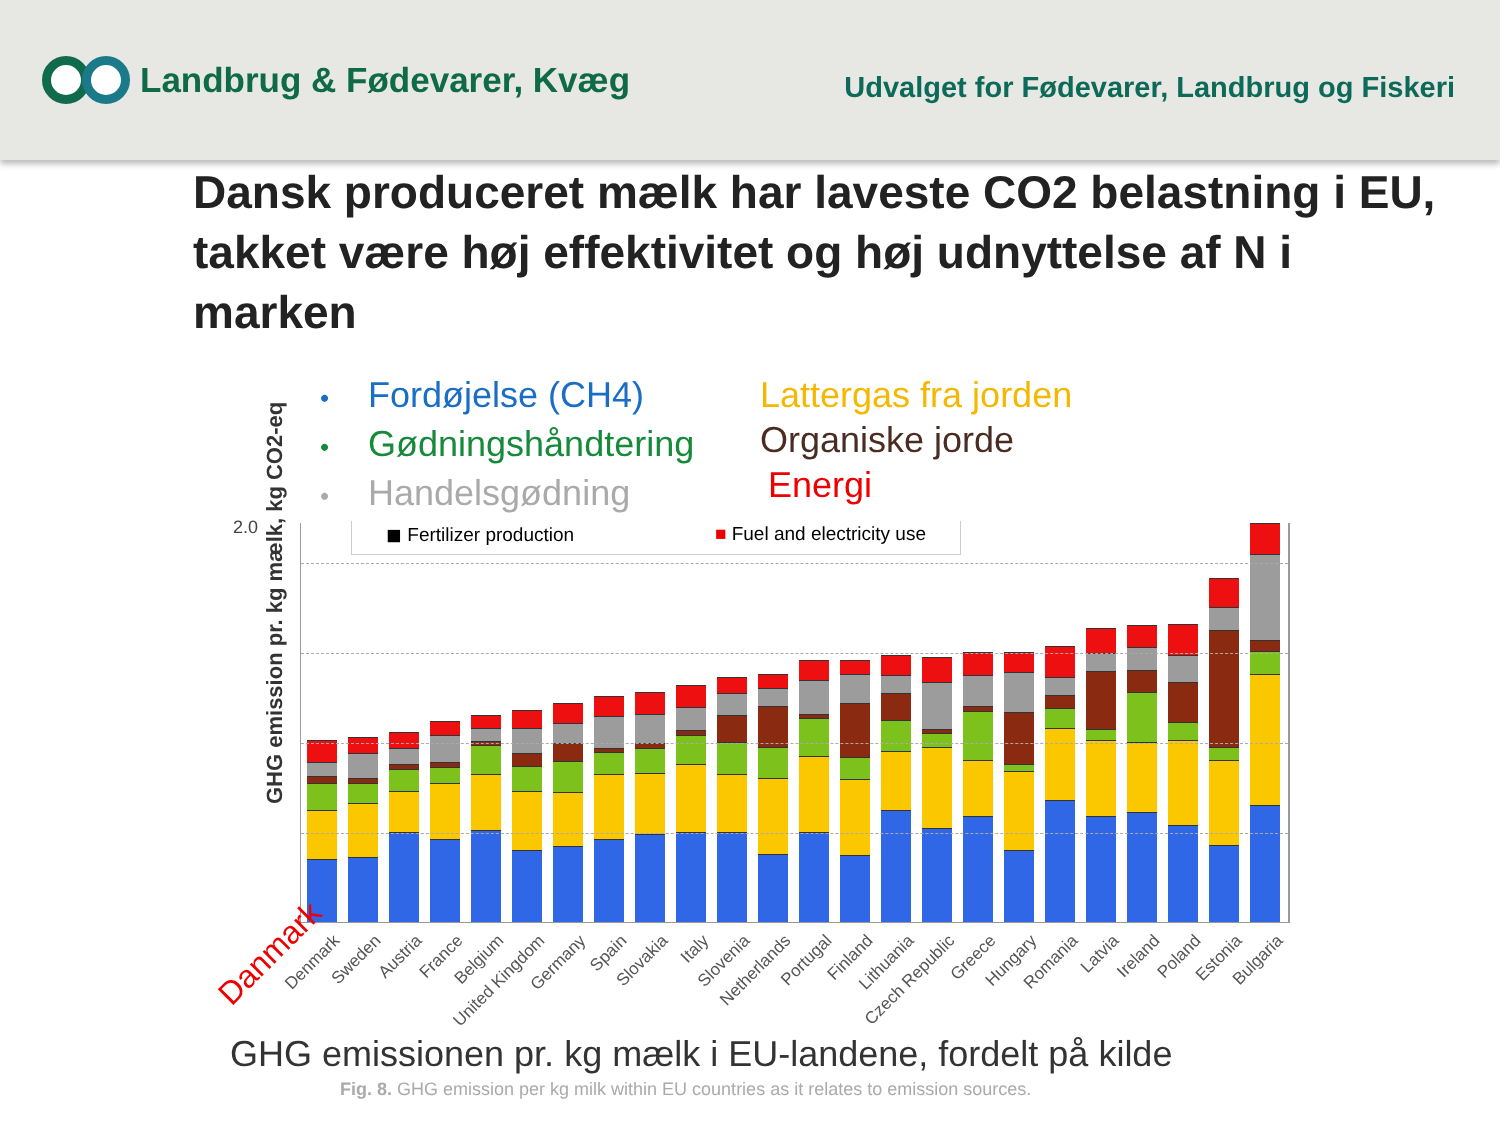Landbrug & Fødevarer, Kvæg
Udvalget for Fødevarer, Landbrug og Fiskeri
Dansk produceret mælk har laveste CO2 belastning i EU, takket være høj effektivitet og høj udnyttelse af N i marken
• Fordøjelse (CH4)
• Gødningshåndtering
• Handelsgødning
Lattergas fra jorden
Organiske jorde
Energi
GHG emission pr. kg mælk, kg CO2-eq
◼ Fertilizer production ■ Fuel and electricity use
2.0
Denmark Sweden Austria France Belgium United Kingdom Germany Spain Slovakia Italy Slovenia Netherlands Portugal Finland Lithuania Czech Republic Greece Hungary Romania Latvia Ireland Poland Estonia Bulgaria
Danmark
GHG emissionen pr. kg mælk i EU-landene, fordelt på kilde
Fig. 8. GHG emission per kg milk within EU countries as it relates to emission sources.